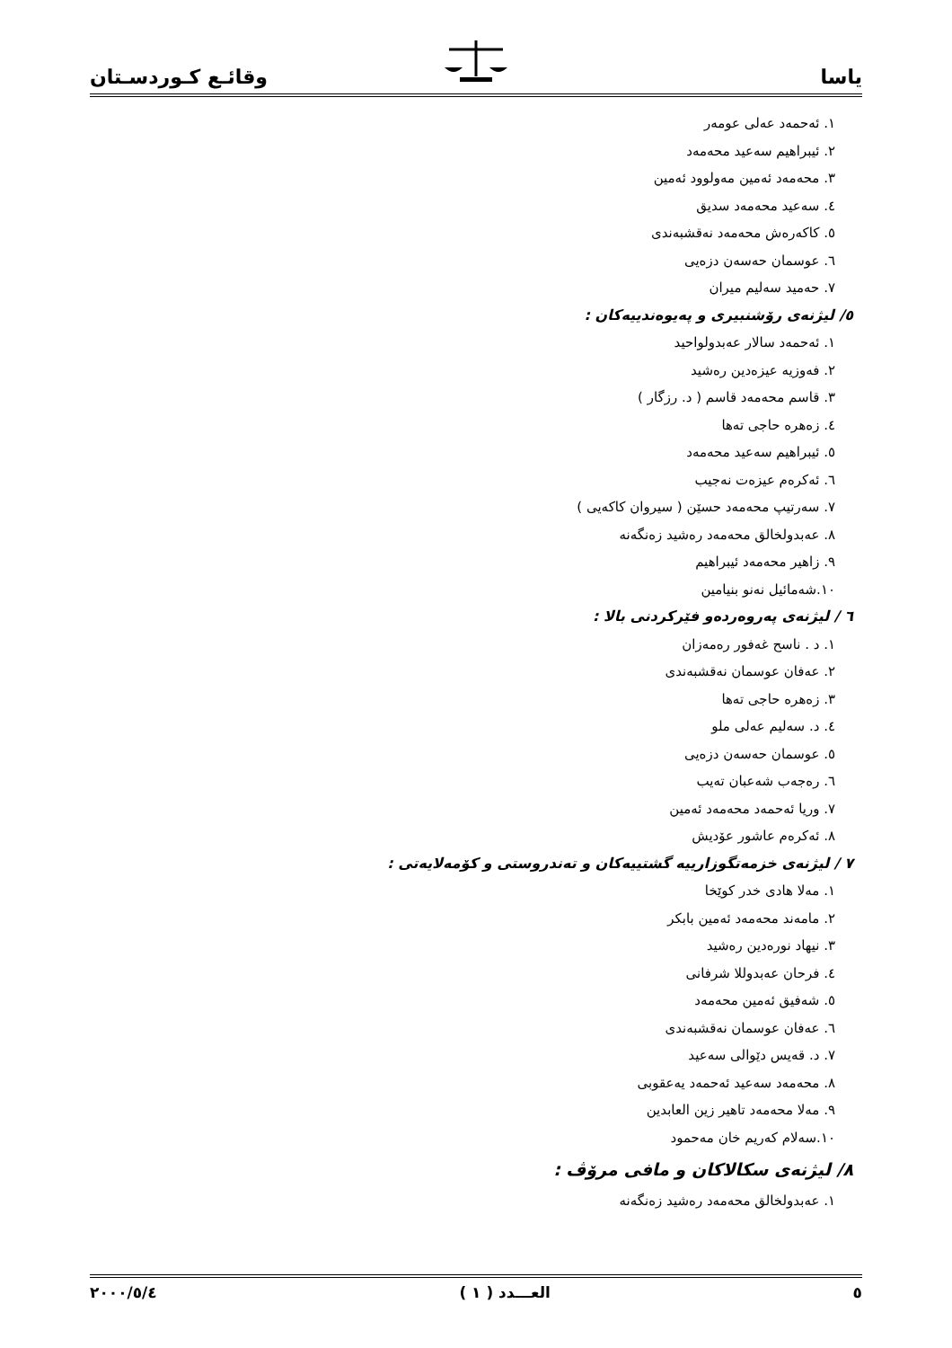یاسا وقائـع كـوردسـتان
١. ئەحمەد عەلی عومەر
٢. ئیبراهیم سەعید محەمەد
٣. محەمەد ئەمین مەولوود ئەمین
٤. سەعید محەمەد سدیق
٥. کاکەرەش محەمەد نەقشبەندی
٦. عوسمان حەسەن دزەیی
٧. حەمید سەلیم میران
٥/ لیژنەی رۆشنبیری و پەیوەندییەکان :
١. ئەحمەد سالار عەبدولواحید
٢. فەوزیە عیزەدین رەشید
٣. قاسم محەمەد قاسم ( د. رزگار )
٤. زەهرە حاجی تەها
٥. ئیبراهیم سەعید محەمەد
٦. ئەکرەم عیزەت نەجیب
٧. سەرتیپ محەمەد حسێن ( سیروان کاکەیی )
٨. عەبدولخالق محەمەد رەشید زەنگەنە
٩. زاهیر محەمەد ئیبراهیم
١٠.شەمائیل نەنو بنیامین
٦ / لیژنەی پەروەردەو فێرکردنی بالا :
١. د . ناسح غەفور رەمەزان
٢. عەفان عوسمان نەقشبەندی
٣. زەهرە حاجی تەها
٤. د. سەلیم عەلی ملو
٥. عوسمان حەسەن دزەیی
٦. رەجەب شەعبان تەیب
٧. وریا ئەحمەد محەمەد ئەمین
٨. ئەکرەم عاشور عۆدیش
٧ / لیژنەی خزمەتگوزارییە گشتییەکان و تەندروستی و کۆمەلایەتی :
١. مەلا هادی خدر کوێخا
٢. مامەند محەمەد ئەمین بابکر
٣. نیهاد نورەدین رەشید
٤. فرحان عەبدوللا شرفانی
٥. شەفیق ئەمین محەمەد
٦. عەفان عوسمان نەقشبەندی
٧. د. قەیس دێوالی سەعید
٨. محەمەد سەعید ئەحمەد یەعقوبی
٩. مەلا محەمەد تاهیر زین العابدین
١٠.سەلام کەریم خان مەحمود
٨/ لیژنەی سکالاکان و مافی مرۆڤ :
١. عەبدولخالق محەمەد رەشید زەنگەنە
٥ العـــدد ( ١ ) ٢٠٠٠/٥/٤